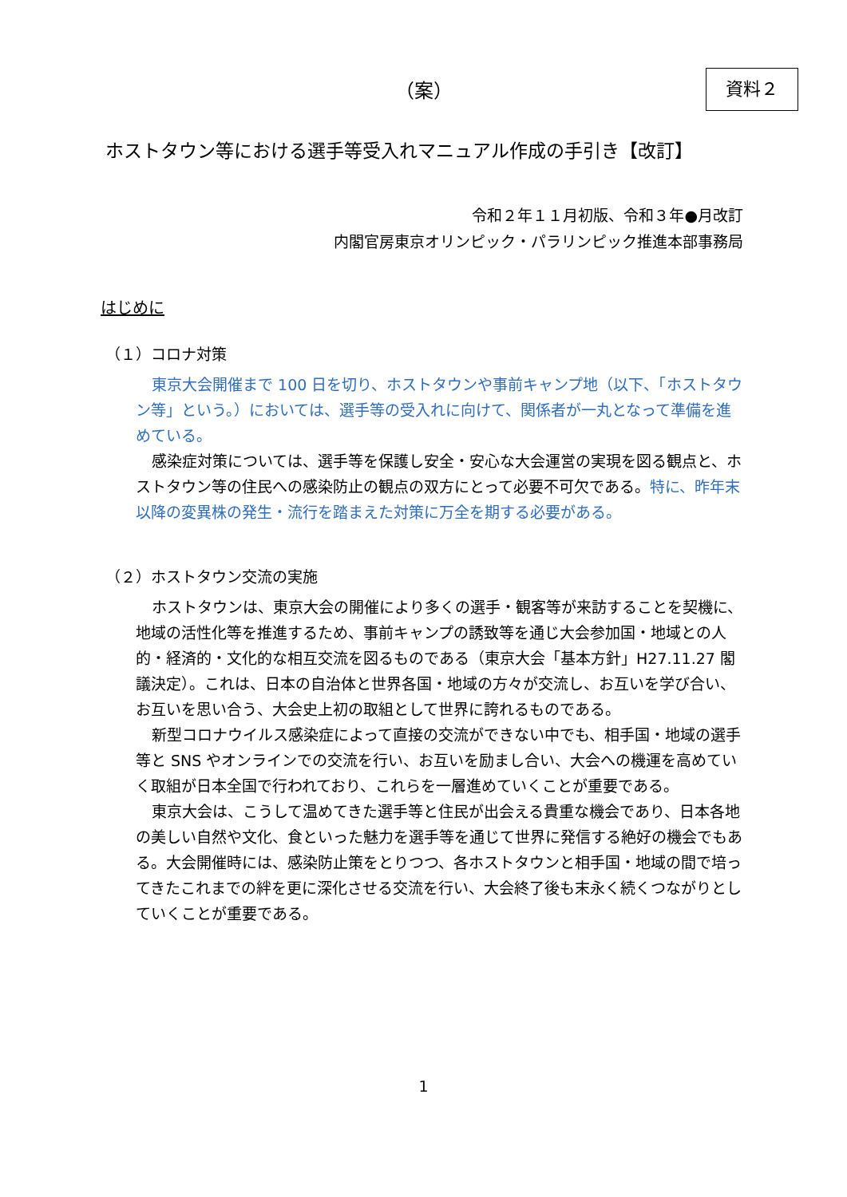（案） 資料２
ホストタウン等における選手等受入れマニュアル作成の手引き【改訂】
令和２年１１月初版、令和３年●月改訂
内閣官房東京オリンピック・パラリンピック推進本部事務局
はじめに
（１）コロナ対策
東京大会開催まで 100 日を切り、ホストタウンや事前キャンプ地（以下、「ホストタウン等」という。）においては、選手等の受入れに向けて、関係者が一丸となって準備を進めている。
感染症対策については、選手等を保護し安全・安心な大会運営の実現を図る観点と、ホストタウン等の住民への感染防止の観点の双方にとって必要不可欠である。特に、昨年末以降の変異株の発生・流行を踏まえた対策に万全を期する必要がある。
（２）ホストタウン交流の実施
ホストタウンは、東京大会の開催により多くの選手・観客等が来訪することを契機に、地域の活性化等を推進するため、事前キャンプの誘致等を通じ大会参加国・地域との人的・経済的・文化的な相互交流を図るものである（東京大会「基本方針」H27.11.27 閣議決定）。これは、日本の自治体と世界各国・地域の方々が交流し、お互いを学び合い、お互いを思い合う、大会史上初の取組として世界に誇れるものである。
新型コロナウイルス感染症によって直接の交流ができない中でも、相手国・地域の選手等と SNS やオンラインでの交流を行い、お互いを励まし合い、大会への機運を高めていく取組が日本全国で行われており、これらを一層進めていくことが重要である。
東京大会は、こうして温めてきた選手等と住民が出会える貴重な機会であり、日本各地の美しい自然や文化、食といった魅力を選手等を通じて世界に発信する絶好の機会でもある。大会開催時には、感染防止策をとりつつ、各ホストタウンと相手国・地域の間で培ってきたこれまでの絆を更に深化させる交流を行い、大会終了後も末永く続くつながりとしていくことが重要である。
1